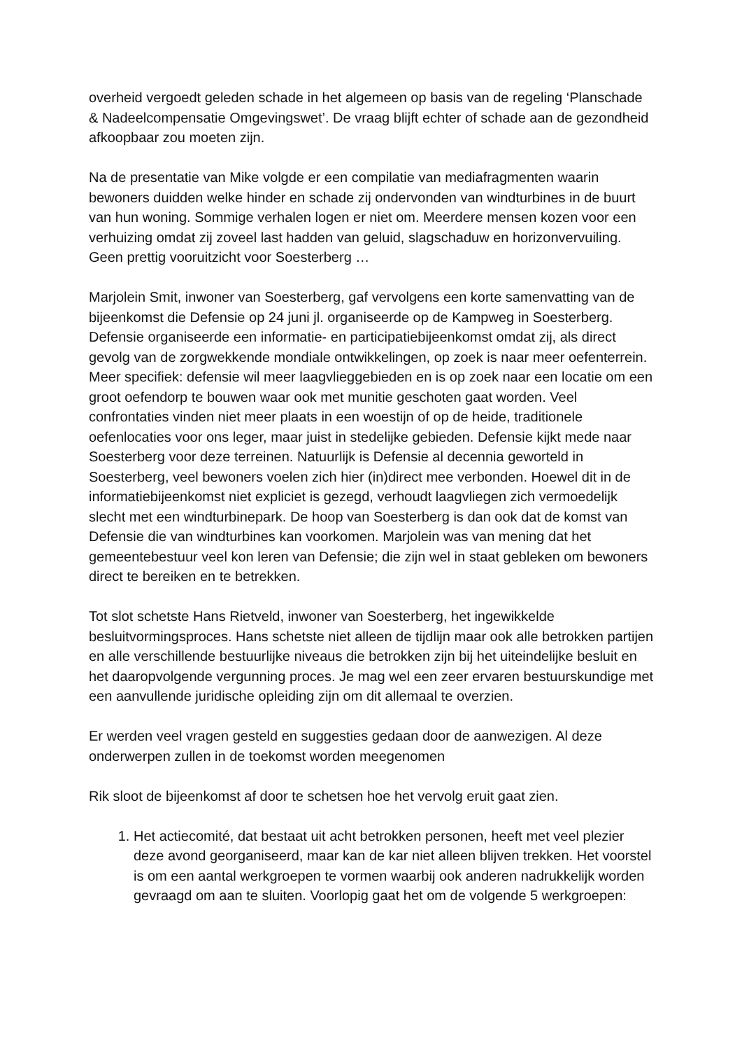overheid vergoedt geleden schade in het algemeen op basis van de regeling ‘Planschade & Nadeelcompensatie Omgevingswet’. De vraag blijft echter of schade aan de gezondheid afkoopbaar zou moeten zijn.
Na de presentatie van Mike volgde er een compilatie van mediafragmenten waarin bewoners duidden welke hinder en schade zij ondervonden van windturbines in de buurt van hun woning. Sommige verhalen logen er niet om. Meerdere mensen kozen voor een verhuizing omdat zij zoveel last hadden van geluid, slagschaduw en horizonvervuiling. Geen prettig vooruitzicht voor Soesterberg …
Marjolein Smit, inwoner van Soesterberg, gaf vervolgens een korte samenvatting van de bijeenkomst die Defensie op 24 juni jl. organiseerde op de Kampweg in Soesterberg. Defensie organiseerde een informatie- en participatiebijeenkomst omdat zij, als direct gevolg van de zorgwekkende mondiale ontwikkelingen, op zoek is naar meer oefenterrein. Meer specifiek: defensie wil meer laagvlieggebieden en is op zoek naar een locatie om een groot oefendorp te bouwen waar ook met munitie geschoten gaat worden. Veel confrontaties vinden niet meer plaats in een woestijn of op de heide, traditionele oefenlocaties voor ons leger, maar juist in stedelijke gebieden. Defensie kijkt mede naar Soesterberg voor deze terreinen. Natuurlijk is Defensie al decennia geworteld in Soesterberg, veel bewoners voelen zich hier (in)direct mee verbonden. Hoewel dit in de informatiebijeenkomst niet expliciet is gezegd, verhoudt laagvliegen zich vermoedelijk slecht met een windturbinepark. De hoop van Soesterberg is dan ook dat de komst van Defensie die van windturbines kan voorkomen. Marjolein was van mening dat het gemeentebestuur veel kon leren van Defensie; die zijn wel in staat gebleken om bewoners direct te bereiken en te betrekken.
Tot slot schetste Hans Rietveld, inwoner van Soesterberg, het ingewikkelde besluitvormingsproces. Hans schetste niet alleen de tijdlijn maar ook alle betrokken partijen en alle verschillende bestuurlijke niveaus die betrokken zijn bij het uiteindelijke besluit en het daaropvolgende vergunning proces. Je mag wel een zeer ervaren bestuurskundige met een aanvullende juridische opleiding zijn om dit allemaal te overzien.
Er werden veel vragen gesteld en suggesties gedaan door de aanwezigen. Al deze onderwerpen zullen in de toekomst worden meegenomen
Rik sloot de bijeenkomst af door te schetsen hoe het vervolg eruit gaat zien.
1. Het actiecomité, dat bestaat uit acht betrokken personen, heeft met veel plezier deze avond georganiseerd, maar kan de kar niet alleen blijven trekken. Het voorstel is om een aantal werkgroepen te vormen waarbij ook anderen nadrukkelijk worden gevraagd om aan te sluiten. Voorlopig gaat het om de volgende 5 werkgroepen: